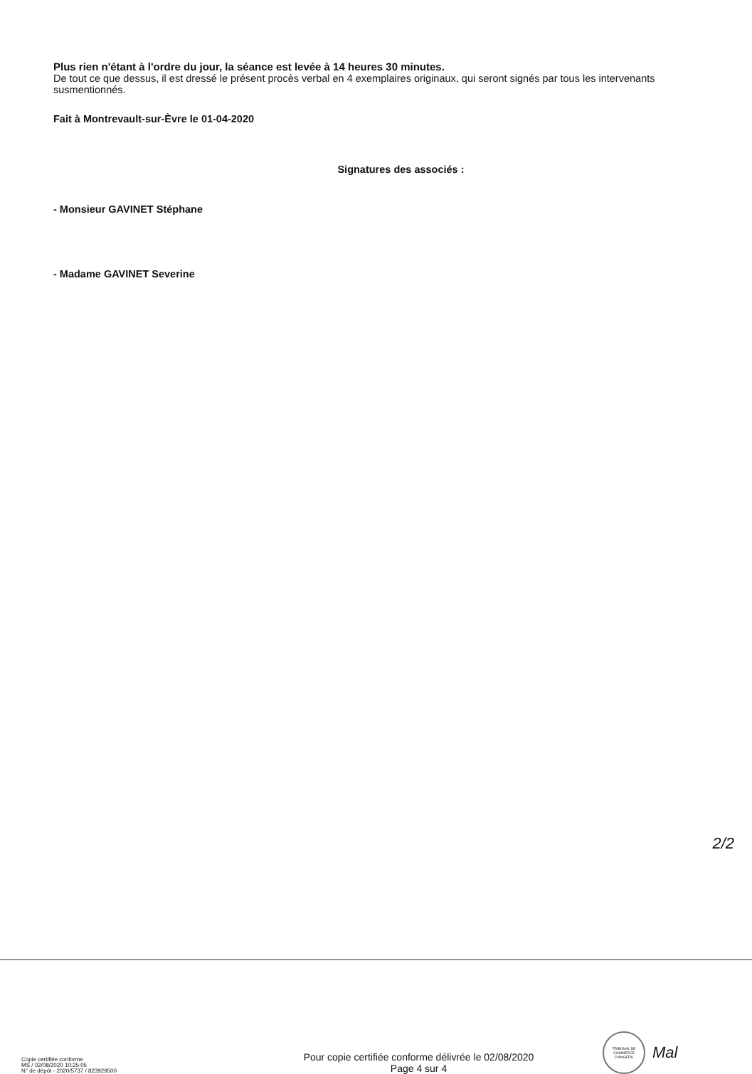Plus rien n'étant à l'ordre du jour, la séance est levée à 14 heures 30 minutes.
De tout ce que dessus, il est dressé le présent procès verbal en 4 exemplaires originaux, qui seront signés par tous les intervenants susmentionnés.
Fait à Montrevault-sur-Èvre le 01-04-2020
Signatures des associés :
- Monsieur GAVINET Stéphane
- Madame GAVINET Severine
2/2
Copie certifiée conforme
MS / 02/08/2020 10:25:05
N° de dépôt - 2020/5737 / 823929500
Pour copie certifiée conforme délivrée le 02/08/2020
Page 4 sur 4
TRIBUNAL DE COMMERCE D'ANGERS
Mal